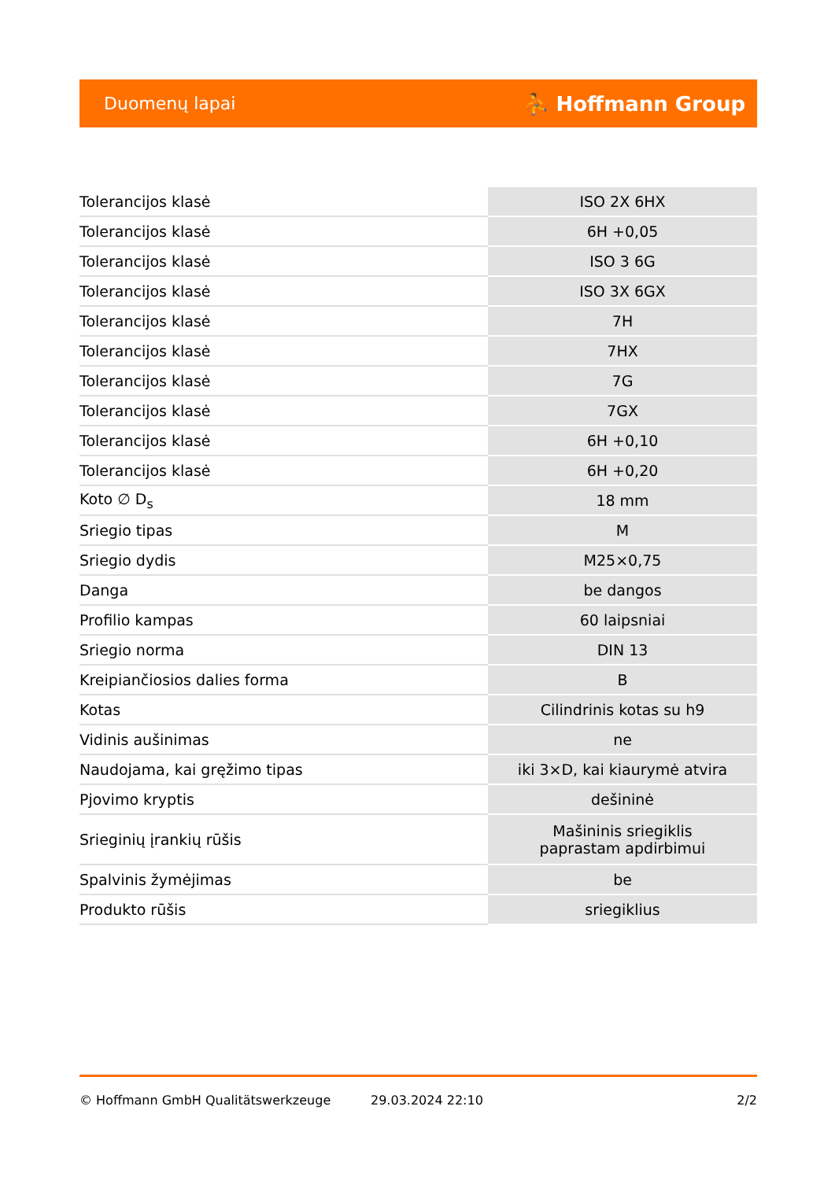Duomenų lapai ⛹ Hoffmann Group
| Tolerancijos klasė | ISO 2X 6HX |
| Tolerancijos klasė | 6H +0,05 |
| Tolerancijos klasė | ISO 3 6G |
| Tolerancijos klasė | ISO 3X 6GX |
| Tolerancijos klasė | 7H |
| Tolerancijos klasė | 7HX |
| Tolerancijos klasė | 7G |
| Tolerancijos klasė | 7GX |
| Tolerancijos klasė | 6H +0,10 |
| Tolerancijos klasė | 6H +0,20 |
| Koto ∅ D<sub>s</sub> | 18 mm |
| Sriegio tipas | M |
| Sriegio dydis | M25×0,75 |
| Danga | be dangos |
| Profilio kampas | 60 laipsniai |
| Sriegio norma | DIN 13 |
| Kreipiančiosios dalies forma | B |
| Kotas | Cilindrinis kotas su h9 |
| Vidinis aušinimas | ne |
| Naudojama, kai gręžimo tipas | iki 3×D, kai kiaurymė atvira |
| Pjovimo kryptis | dešininė |
| Srieginių įrankių rūšis | Mašininis sriegiklis paprastam apdirbimui |
| Spalvinis žymėjimas | be |
| Produkto rūšis | sriegiklius |
© Hoffmann GmbH Qualitätswerkzeuge 29.03.2024 22:10 2/2